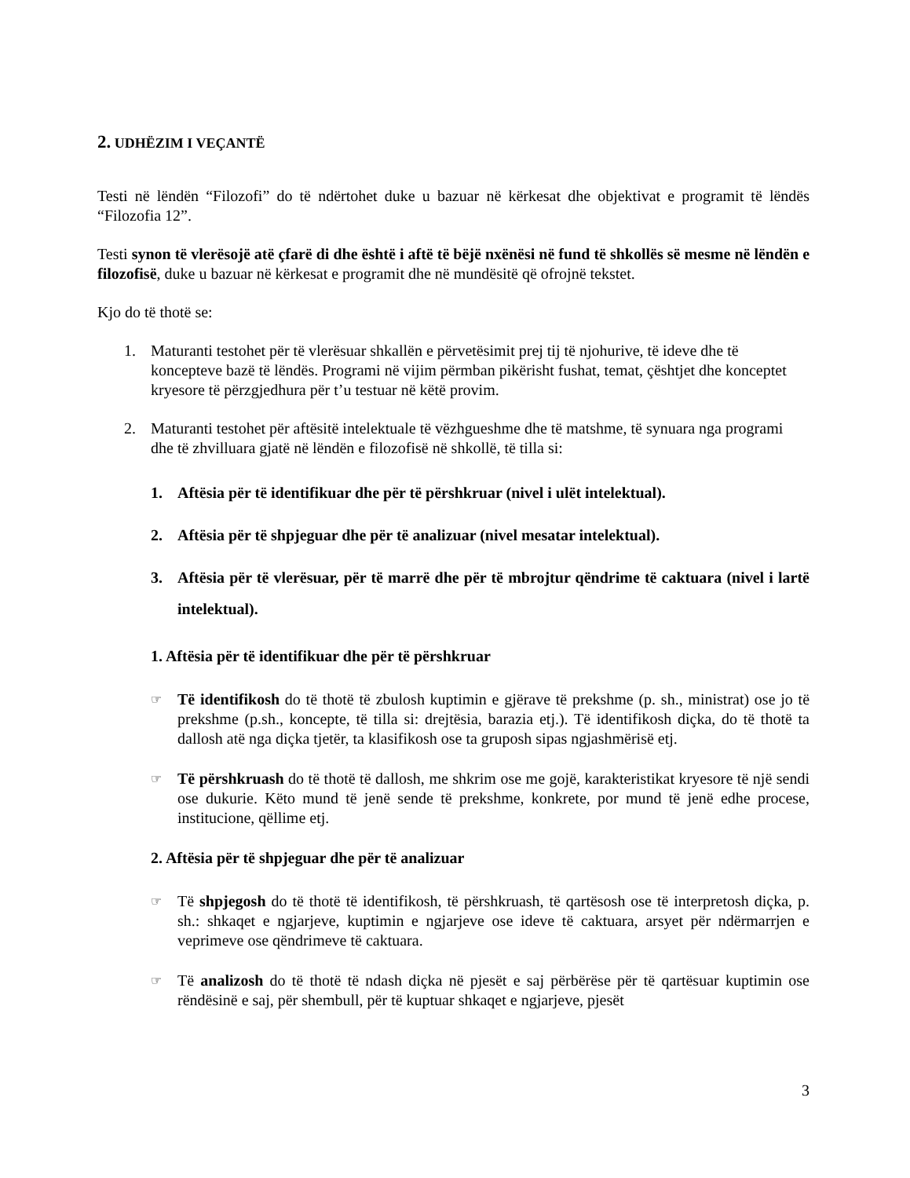2. UDHËZIM I VEÇANTË
Testi në lëndën “Filozofi” do të ndërtohet duke u bazuar në kërkesat dhe objektivat e programit të lëndës “Filozofia 12”.
Testi synon të vlerësojë atë çfarë di dhe është i aftë të bëjë nxënësi në fund të shkollës së mesme në lëndën e filozofisë, duke u bazuar në kërkesat e programit dhe në mundësitë që ofrojnë tekstet.
Kjo do të thotë se:
1. Maturanti testohet për të vlerësuar shkallën e përvetësimit prej tij të njohurive, të ideve dhe të koncepteve bazë të lëndës. Programi në vijim përmban pikërisht fushat, temat, çështjet dhe konceptet kryesore të përzgjedhura për t’u testuar në këtë provim.
2. Maturanti testohet për aftësitë intelektuale të vëzhgueshme dhe të matshme, të synuara nga programi dhe të zhvilluara gjatë në lëndën e filozofisë në shkollë, të tilla si:
1. Aftësia për të identifikuar dhe për të përshkruar (nivel i ulët intelektual).
2. Aftësia për të shpjeguar dhe për të analizuar (nivel mesatar intelektual).
3. Aftësia për të vlerësuar, për të marrë dhe për të mbrojtur qëndrime të caktuara (nivel i lartë intelektual).
1. Aftësia për të identifikuar dhe për të përshkruar
☞ Të identifikosh do të thotë të zbulosh kuptimin e gjërave të prekshme (p. sh., ministrat) ose jo të prekshme (p.sh., koncepte, të tilla si: drejtësia, barazia etj.). Të identifikosh diçka, do të thotë ta dallosh atë nga diçka tjetër, ta klasifikosh ose ta gruposh sipas ngjashmërisë etj.
☞ Të përshkruash do të thotë të dallosh, me shkrim ose me gojë, karakteristikat kryesore të një sendi ose dukurie. Këto mund të jenë sende të prekshme, konkrete, por mund të jenë edhe procese, institucione, qëllime etj.
2. Aftësia për të shpjeguar dhe për të analizuar
☞ Të shpjegosh do të thotë të identifikosh, të përshkruash, të qartësosh ose të interpretosh diçka, p. sh.: shkaqet e ngjarjeve, kuptimin e ngjarjeve ose ideve të caktuara, arsyet për ndërmarrjen e veprimeve ose qëndrimeve të caktuara.
☞ Të analizosh do të thotë të ndash diçka në pjesët e saj përbërëse për të qartësuar kuptimin ose rëndësinë e saj, për shembull, për të kuptuar shkaqet e ngjarjeve, pjesët
3